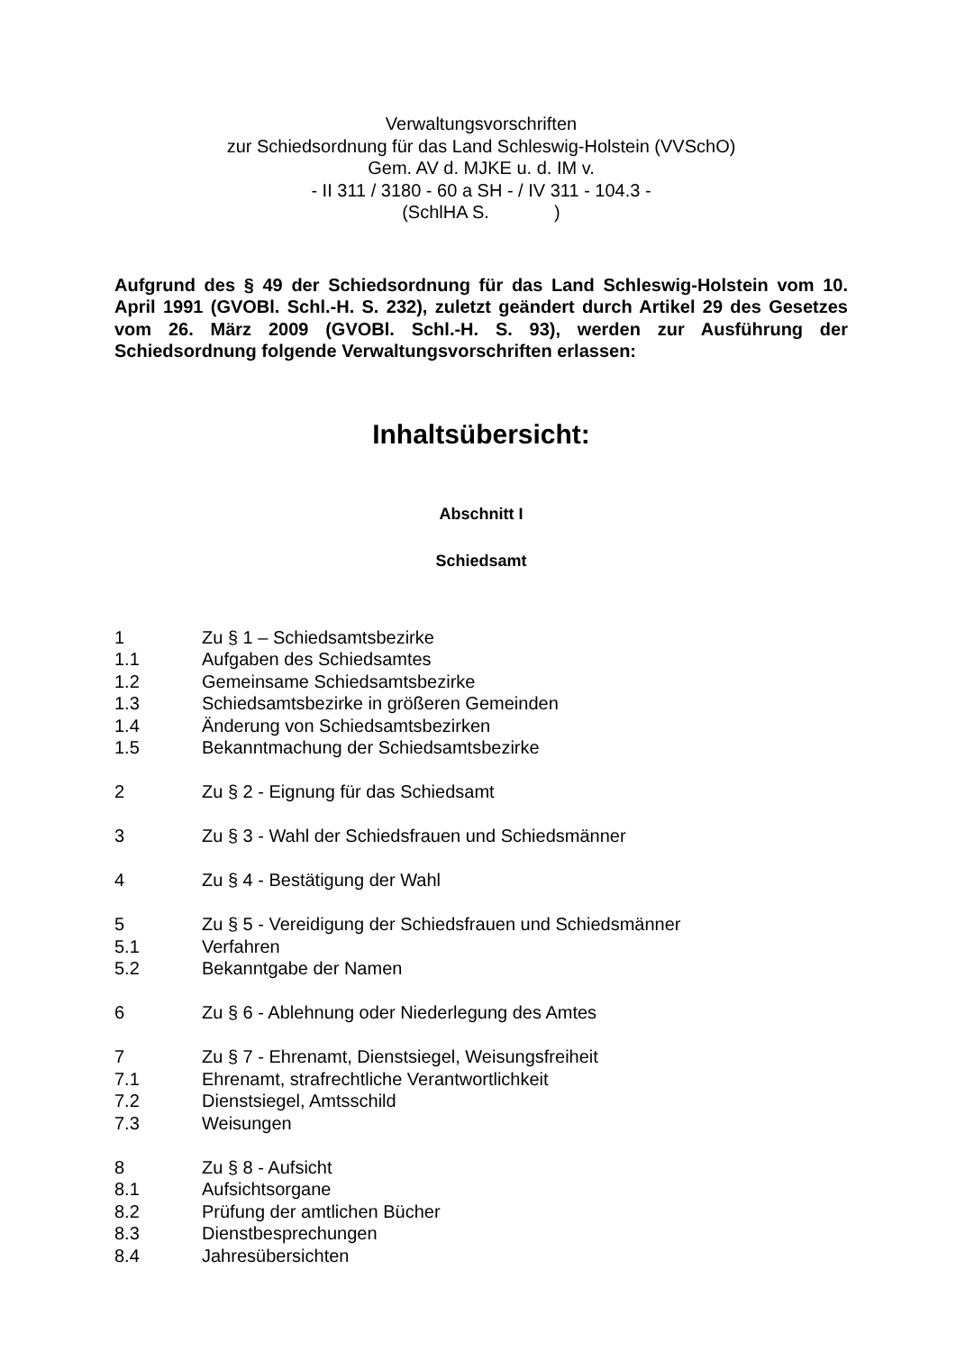Verwaltungsvorschriften
zur Schiedsordnung für das Land Schleswig-Holstein (VVSchO)
Gem. AV d. MJKE u. d. IM v.
- II 311 / 3180 - 60 a SH - / IV 311 - 104.3 -
(SchlHA S. )
Aufgrund des § 49 der Schiedsordnung für das Land Schleswig-Holstein vom 10. April 1991 (GVOBl. Schl.-H. S. 232), zuletzt geändert durch Artikel 29 des Gesetzes vom 26. März 2009 (GVOBl. Schl.-H. S. 93), werden zur Ausführung der Schiedsordnung folgende Verwaltungsvorschriften erlassen:
Inhaltsübersicht:
Abschnitt I
Schiedsamt
1 Zu § 1 – Schiedsamtsbezirke
1.1 Aufgaben des Schiedsamtes
1.2 Gemeinsame Schiedsamtsbezirke
1.3 Schiedsamtsbezirke in größeren Gemeinden
1.4 Änderung von Schiedsamtsbezirken
1.5 Bekanntmachung der Schiedsamtsbezirke
2 Zu § 2 - Eignung für das Schiedsamt
3 Zu § 3 - Wahl der Schiedsfrauen und Schiedsmänner
4 Zu § 4 - Bestätigung der Wahl
5 Zu § 5 - Vereidigung der Schiedsfrauen und Schiedsmänner
5.1 Verfahren
5.2 Bekanntgabe der Namen
6 Zu § 6 - Ablehnung oder Niederlegung des Amtes
7 Zu § 7 - Ehrenamt, Dienstsiegel, Weisungsfreiheit
7.1 Ehrenamt, strafrechtliche Verantwortlichkeit
7.2 Dienstsiegel, Amtsschild
7.3 Weisungen
8 Zu § 8 - Aufsicht
8.1 Aufsichtsorgane
8.2 Prüfung der amtlichen Bücher
8.3 Dienstbesprechungen
8.4 Jahresübersichten